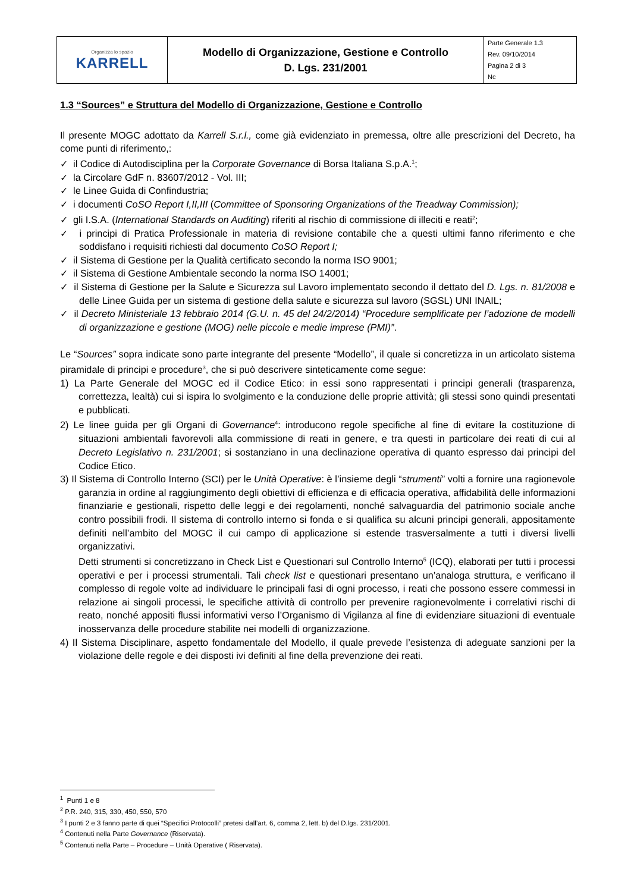| Organizza lo spazio KARRELL | Modello di Organizzazione, Gestione e Controllo D. Lgs. 231/2001 | Parte Generale 1.3 Rev. 09/10/2014 Pagina 2 di 3 Nc |
1.3 “Sources” e Struttura del Modello di Organizzazione, Gestione e Controllo
Il presente MOGC adottato da Karrell S.r.l., come già evidenziato in premessa, oltre alle prescrizioni del Decreto, ha come punti di riferimento,:
✓ il Codice di Autodisciplina per la Corporate Governance di Borsa Italiana S.p.A.<sup>1</sup>;
✓ la Circolare GdF n. 83607/2012 - Vol. III;
✓ le Linee Guida di Confindustria;
✓ i documenti CoSO Report I,II,III (Committee of Sponsoring Organizations of the Treadway Commission);
✓ gli I.S.A. (International Standards on Auditing) riferiti al rischio di commissione di illeciti e reati<sup>2</sup>;
✓ i principi di Pratica Professionale in materia di revisione contabile che a questi ultimi fanno riferimento e che soddisfano i requisiti richiesti dal documento CoSO Report I;
✓ il Sistema di Gestione per la Qualità certificato secondo la norma ISO 9001;
✓ il Sistema di Gestione Ambientale secondo la norma ISO 14001;
✓ il Sistema di Gestione per la Salute e Sicurezza sul Lavoro implementato secondo il dettato del D. Lgs. n. 81/2008 e delle Linee Guida per un sistema di gestione della salute e sicurezza sul lavoro (SGSL) UNI INAIL;
✓ il Decreto Ministeriale 13 febbraio 2014 (G.U. n. 45 del 24/2/2014) “Procedure semplificate per l’adozione de modelli di organizzazione e gestione (MOG) nelle piccole e medie imprese (PMI)”.
Le “Sources” sopra indicate sono parte integrante del presente “Modello”, il quale si concretizza in un articolato sistema piramidale di principi e procedure<sup>3</sup>, che si può descrivere sinteticamente come segue:
1) La Parte Generale del MOGC ed il Codice Etico: in essi sono rappresentati i principi generali (trasparenza, correttezza, lealtà) cui si ispira lo svolgimento e la conduzione delle proprie attività; gli stessi sono quindi presentati e pubblicati.
2) Le linee guida per gli Organi di Governance<sup>4</sup>: introducono regole specifiche al fine di evitare la costituzione di situazioni ambientali favorevoli alla commissione di reati in genere, e tra questi in particolare dei reati di cui al Decreto Legislativo n. 231/2001; si sostanziano in una declinazione operativa di quanto espresso dai principi del Codice Etico.
3) Il Sistema di Controllo Interno (SCI) per le Unità Operative: è l’insieme degli “strumenti” volti a fornire una ragionevole garanzia in ordine al raggiungimento degli obiettivi di efficienza e di efficacia operativa, affidabilità delle informazioni finanziarie e gestionali, rispetto delle leggi e dei regolamenti, nonché salvaguardia del patrimonio sociale anche contro possibili frodi. Il sistema di controllo interno si fonda e si qualifica su alcuni principi generali, appositamente definiti nell’ambito del MOGC il cui campo di applicazione si estende trasversalmente a tutti i diversi livelli organizzativi.
Detti strumenti si concretizzano in Check List e Questionari sul Controllo Interno<sup>5</sup> (ICQ), elaborati per tutti i processi operativi e per i processi strumentali. Tali check list e questionari presentano un’analoga struttura, e verificano il complesso di regole volte ad individuare le principali fasi di ogni processo, i reati che possono essere commessi in relazione ai singoli processi, le specifiche attività di controllo per prevenire ragionevolmente i correlativi rischi di reato, nonché appositi flussi informativi verso l’Organismo di Vigilanza al fine di evidenziare situazioni di eventuale inosservanza delle procedure stabilite nei modelli di organizzazione.
4) Il Sistema Disciplinare, aspetto fondamentale del Modello, il quale prevede l’esistenza di adeguate sanzioni per la violazione delle regole e dei disposti ivi definiti al fine della prevenzione dei reati.
<sup>1</sup> Punti 1 e 8
<sup>2</sup> P.R. 240, 315, 330, 450, 550, 570
<sup>3</sup> I punti 2 e 3 fanno parte di quei “Specifici Protocolli” pretesi dall’art. 6, comma 2, lett. b) del D.lgs. 231/2001.
<sup>4</sup> Contenuti nella Parte Governance (Riservata).
<sup>5</sup> Contenuti nella Parte – Procedure – Unità Operative ( Riservata).